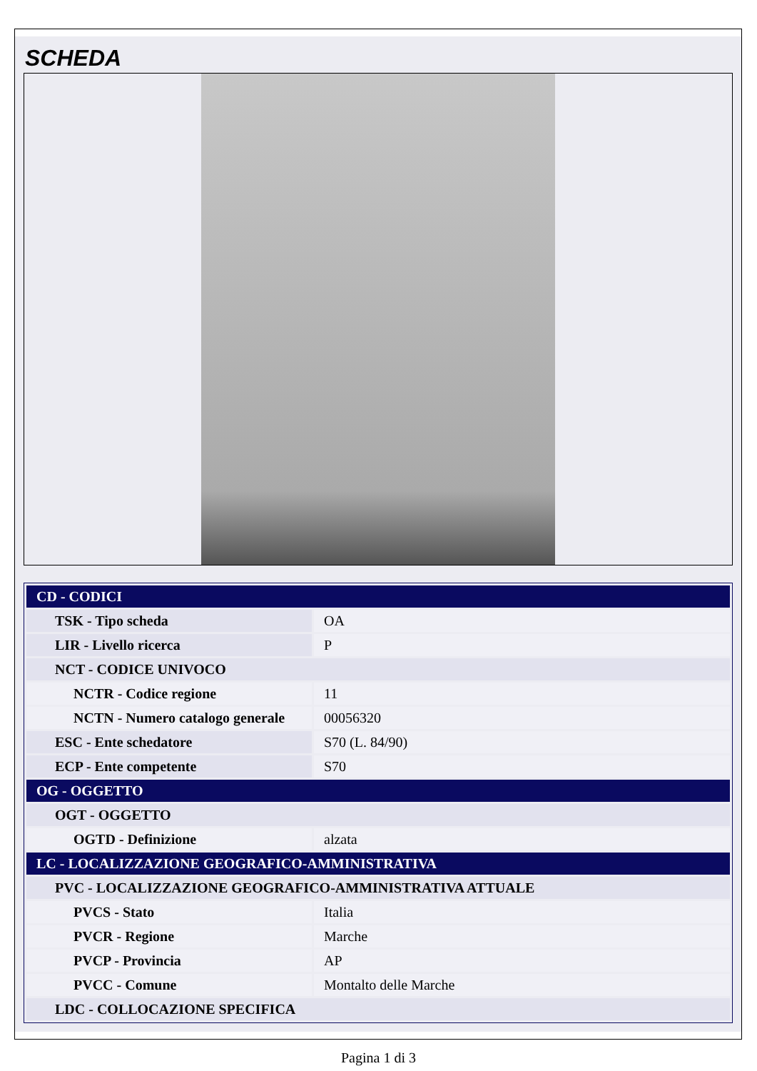SCHEDA
| CD - CODICI | |
| TSK - Tipo scheda | OA |
| LIR - Livello ricerca | P |
| NCT - CODICE UNIVOCO | |
| NCTR - Codice regione | 11 |
| NCTN - Numero catalogo generale | 00056320 |
| ESC - Ente schedatore | S70 (L. 84/90) |
| ECP - Ente competente | S70 |
| OG - OGGETTO | |
| OGT - OGGETTO | |
| OGTD - Definizione | alzata |
| LC - LOCALIZZAZIONE GEOGRAFICO-AMMINISTRATIVA | |
| PVC - LOCALIZZAZIONE GEOGRAFICO-AMMINISTRATIVA ATTUALE | |
| PVCS - Stato | Italia |
| PVCR - Regione | Marche |
| PVCP - Provincia | AP |
| PVCC - Comune | Montalto delle Marche |
| LDC - COLLOCAZIONE SPECIFICA | |
Pagina 1 di 3